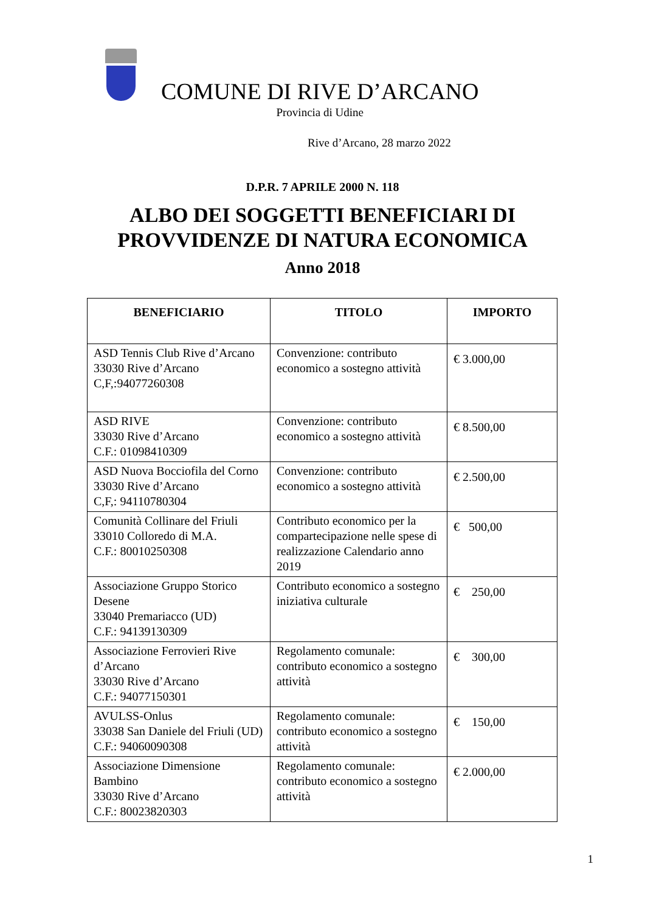COMUNE DI RIVE D’ARCANO
Provincia di Udine
Rive d’Arcano, 28 marzo 2022
D.P.R. 7 APRILE 2000 N. 118
ALBO DEI SOGGETTI BENEFICIARI DI
PROVVIDENZE DI NATURA ECONOMICA
Anno 2018
| BENEFICIARIO | TITOLO | IMPORTO |
| --- | --- | --- |
| ASD Tennis Club Rive d’Arcano 33030 Rive d’Arcano C,F,:94077260308 | Convenzione: contributo economico a sostegno attività | € 3.000,00 |
| ASD RIVE 33030 Rive d’Arcano C.F.: 01098410309 | Convenzione: contributo economico a sostegno attività | € 8.500,00 |
| ASD Nuova Bocciofila del Corno 33030 Rive d’Arcano C,F,: 94110780304 | Convenzione: contributo economico a sostegno attività | € 2.500,00 |
| Comunità Collinare del Friuli 33010 Colloredo di M.A. C.F.: 80010250308 | Contributo economico per la compartecipazione nelle spese di realizzazione Calendario anno 2019 | € 500,00 |
| Associazione Gruppo Storico Desene 33040 Premariacco (UD) C.F.: 94139130309 | Contributo economico a sostegno iniziativa culturale | € 250,00 |
| Associazione Ferrovieri Rive d’Arcano 33030 Rive d’Arcano C.F.: 94077150301 | Regolamento comunale: contributo economico a sostegno attività | € 300,00 |
| AVULSS-Onlus 33038 San Daniele del Friuli (UD) C.F.: 94060090308 | Regolamento comunale: contributo economico a sostegno attività | € 150,00 |
| Associazione Dimensione Bambino 33030 Rive d’Arcano C.F.: 80023820303 | Regolamento comunale: contributo economico a sostegno attività | € 2.000,00 |
1